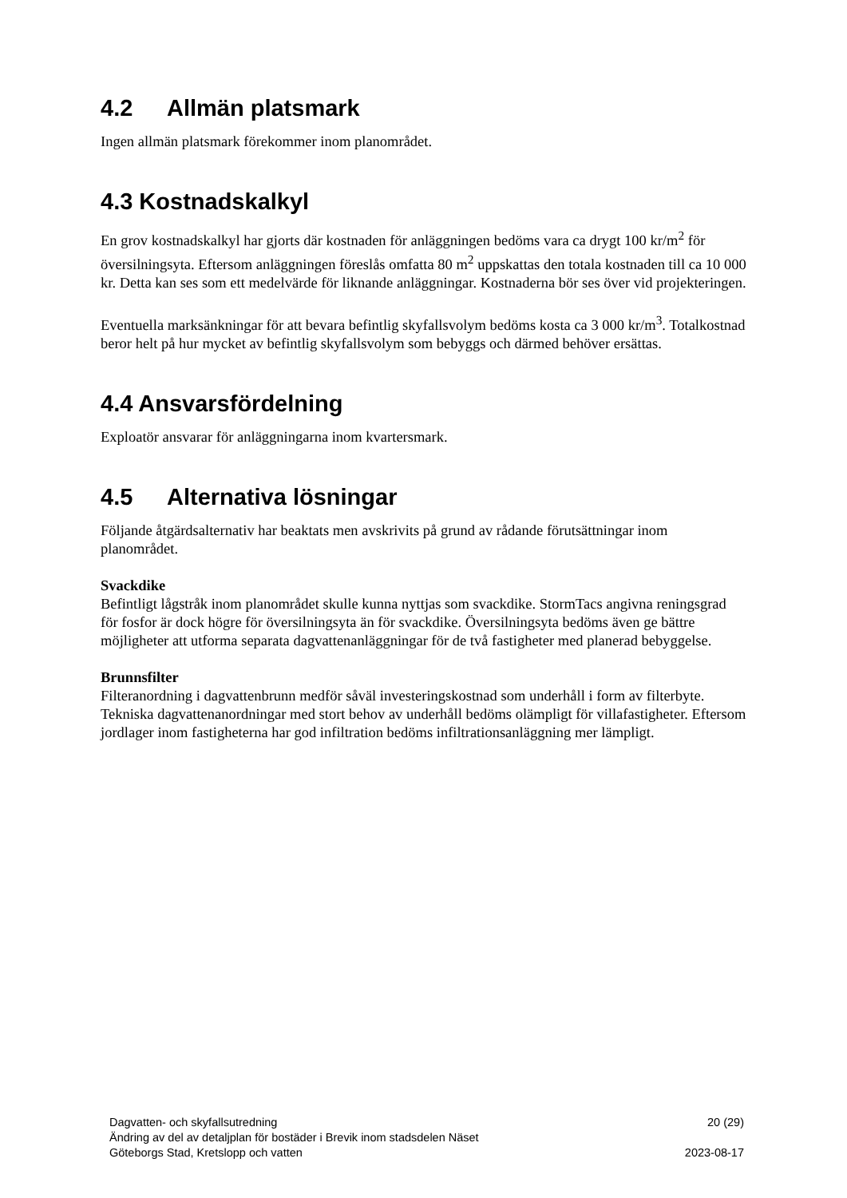4.2 Allmän platsmark
Ingen allmän platsmark förekommer inom planområdet.
4.3 Kostnadskalkyl
En grov kostnadskalkyl har gjorts där kostnaden för anläggningen bedöms vara ca drygt 100 kr/m<sup>2</sup> för översilningsyta. Eftersom anläggningen föreslås omfatta 80 m<sup>2</sup> uppskattas den totala kostnaden till ca 10 000 kr. Detta kan ses som ett medelvärde för liknande anläggningar. Kostnaderna bör ses över vid projekteringen.
Eventuella marksänkningar för att bevara befintlig skyfallsvolym bedöms kosta ca 3 000 kr/m<sup>3</sup>. Totalkostnad beror helt på hur mycket av befintlig skyfallsvolym som bebyggs och därmed behöver ersättas.
4.4 Ansvarsfördelning
Exploatör ansvarar för anläggningarna inom kvartersmark.
4.5 Alternativa lösningar
Följande åtgärdsalternativ har beaktats men avskrivits på grund av rådande förutsättningar inom planområdet.
Svackdike
Befintligt lågstråk inom planområdet skulle kunna nyttjas som svackdike. StormTacs angivna reningsgrad för fosfor är dock högre för översilningsyta än för svackdike. Översilningsyta bedöms även ge bättre möjligheter att utforma separata dagvattenanläggningar för de två fastigheter med planerad bebyggelse.
Brunnsfilter
Filteranordning i dagvattenbrunn medför såväl investeringskostnad som underhåll i form av filterbyte. Tekniska dagvattenanordningar med stort behov av underhåll bedöms olämpligt för villafastigheter. Eftersom jordlager inom fastigheterna har god infiltration bedöms infiltrationsanläggning mer lämpligt.
Dagvatten- och skyfallsutredning 20 (29)
Ändring av del av detaljplan för bostäder i Brevik inom stadsdelen Näset
Göteborgs Stad, Kretslopp och vatten 2023-08-17